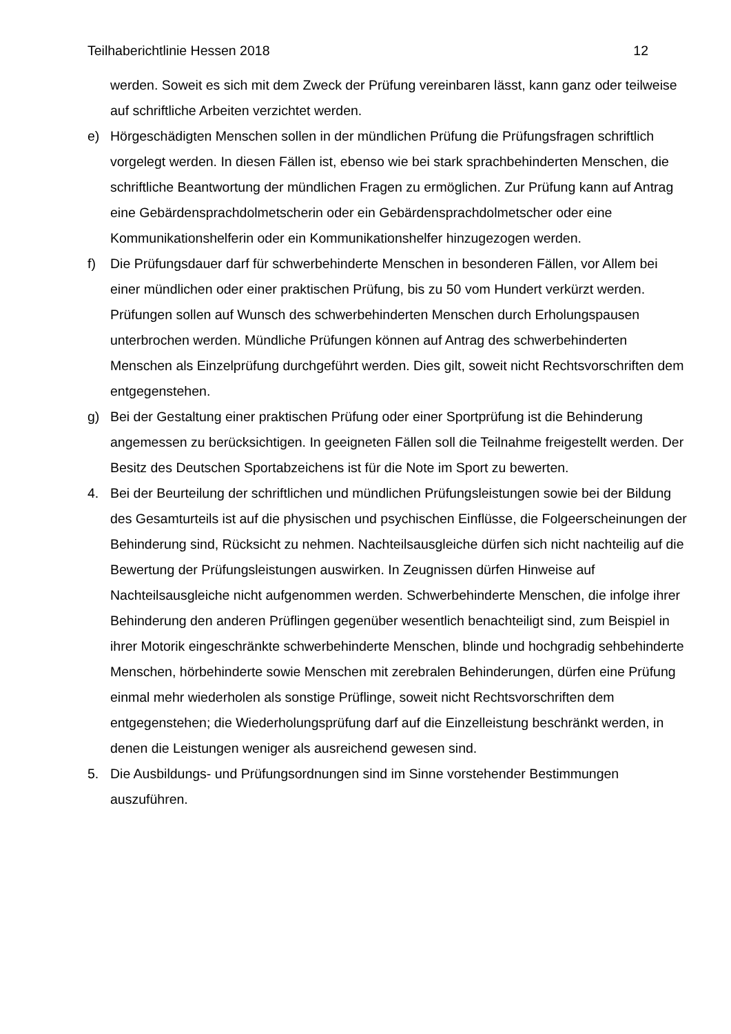Teilhaberichtlinie Hessen 2018 12
werden. Soweit es sich mit dem Zweck der Prüfung vereinbaren lässt, kann ganz oder teilweise auf schriftliche Arbeiten verzichtet werden.
e) Hörgeschädigten Menschen sollen in der mündlichen Prüfung die Prüfungsfragen schriftlich vorgelegt werden. In diesen Fällen ist, ebenso wie bei stark sprachbehinderten Menschen, die schriftliche Beantwortung der mündlichen Fragen zu ermöglichen. Zur Prüfung kann auf Antrag eine Gebärdensprachdolmetscherin oder ein Gebärdensprachdolmetscher oder eine Kommunikationshelferin oder ein Kommunikationshelfer hinzugezogen werden.
f) Die Prüfungsdauer darf für schwerbehinderte Menschen in besonderen Fällen, vor Allem bei einer mündlichen oder einer praktischen Prüfung, bis zu 50 vom Hundert verkürzt werden. Prüfungen sollen auf Wunsch des schwerbehinderten Menschen durch Erholungspausen unterbrochen werden. Mündliche Prüfungen können auf Antrag des schwerbehinderten Menschen als Einzelprüfung durchgeführt werden. Dies gilt, soweit nicht Rechtsvorschriften dem entgegenstehen.
g) Bei der Gestaltung einer praktischen Prüfung oder einer Sportprüfung ist die Behinderung angemessen zu berücksichtigen. In geeigneten Fällen soll die Teilnahme freigestellt werden. Der Besitz des Deutschen Sportabzeichens ist für die Note im Sport zu bewerten.
4. Bei der Beurteilung der schriftlichen und mündlichen Prüfungsleistungen sowie bei der Bildung des Gesamturteils ist auf die physischen und psychischen Einflüsse, die Folgeerscheinungen der Behinderung sind, Rücksicht zu nehmen. Nachteilsausgleiche dürfen sich nicht nachteilig auf die Bewertung der Prüfungsleistungen auswirken. In Zeugnissen dürfen Hinweise auf Nachteilsausgleiche nicht aufgenommen werden. Schwerbehinderte Menschen, die infolge ihrer Behinderung den anderen Prüflingen gegenüber wesentlich benachteiligt sind, zum Beispiel in ihrer Motorik eingeschränkte schwerbehinderte Menschen, blinde und hochgradig sehbehinderte Menschen, hörbehinderte sowie Menschen mit zerebralen Behinderungen, dürfen eine Prüfung einmal mehr wiederholen als sonstige Prüflinge, soweit nicht Rechtsvorschriften dem entgegenstehen; die Wiederholungsprüfung darf auf die Einzelleistung beschränkt werden, in denen die Leistungen weniger als ausreichend gewesen sind.
5. Die Ausbildungs- und Prüfungsordnungen sind im Sinne vorstehender Bestimmungen auszuführen.